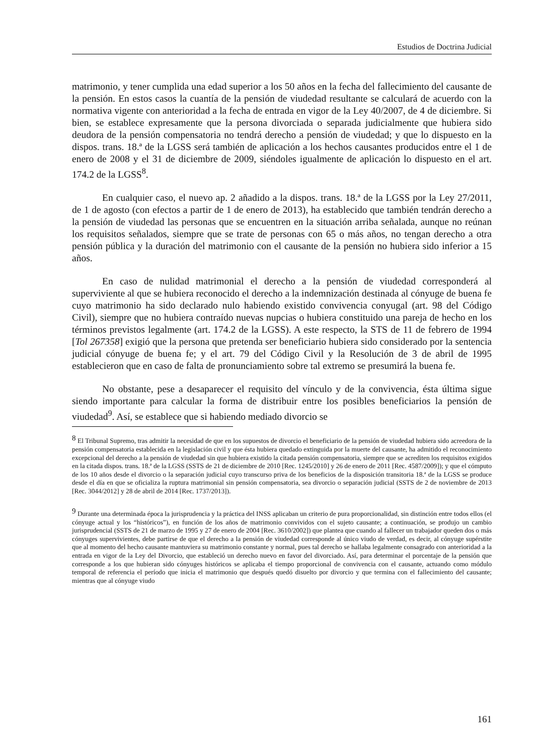Estudios de Doctrina Judicial
matrimonio, y tener cumplida una edad superior a los 50 años en la fecha del fallecimiento del causante de la pensión. En estos casos la cuantía de la pensión de viudedad resultante se calculará de acuerdo con la normativa vigente con anterioridad a la fecha de entrada en vigor de la Ley 40/2007, de 4 de diciembre. Si bien, se establece expresamente que la persona divorciada o separada judicialmente que hubiera sido deudora de la pensión compensatoria no tendrá derecho a pensión de viudedad; y que lo dispuesto en la dispos. trans. 18.ª de la LGSS será también de aplicación a los hechos causantes producidos entre el 1 de enero de 2008 y el 31 de diciembre de 2009, siéndoles igualmente de aplicación lo dispuesto en el art. 174.2 de la LGSS<sup>8</sup>.
En cualquier caso, el nuevo ap. 2 añadido a la dispos. trans. 18.ª de la LGSS por la Ley 27/2011, de 1 de agosto (con efectos a partir de 1 de enero de 2013), ha establecido que también tendrán derecho a la pensión de viudedad las personas que se encuentren en la situación arriba señalada, aunque no reúnan los requisitos señalados, siempre que se trate de personas con 65 o más años, no tengan derecho a otra pensión pública y la duración del matrimonio con el causante de la pensión no hubiera sido inferior a 15 años.
En caso de nulidad matrimonial el derecho a la pensión de viudedad corresponderá al superviviente al que se hubiera reconocido el derecho a la indemnización destinada al cónyuge de buena fe cuyo matrimonio ha sido declarado nulo habiendo existido convivencia conyugal (art. 98 del Código Civil), siempre que no hubiera contraído nuevas nupcias o hubiera constituido una pareja de hecho en los términos previstos legalmente (art. 174.2 de la LGSS). A este respecto, la STS de 11 de febrero de 1994 [Tol 267358] exigió que la persona que pretenda ser beneficiario hubiera sido considerado por la sentencia judicial cónyuge de buena fe; y el art. 79 del Código Civil y la Resolución de 3 de abril de 1995 establecieron que en caso de falta de pronunciamiento sobre tal extremo se presumirá la buena fe.
No obstante, pese a desaparecer el requisito del vínculo y de la convivencia, ésta última sigue siendo importante para calcular la forma de distribuir entre los posibles beneficiarios la pensión de viudedad<sup>9</sup>. Así, se establece que si habiendo mediado divorcio se
<sup>8</sup> El Tribunal Supremo, tras admitir la necesidad de que en los supuestos de divorcio el beneficiario de la pensión de viudedad hubiera sido acreedora de la pensión compensatoria establecida en la legislación civil y que ésta hubiera quedado extinguida por la muerte del causante, ha admitido el reconocimiento excepcional del derecho a la pensión de viudedad sin que hubiera existido la citada pensión compensatoria, siempre que se acrediten los requisitos exigidos en la citada dispos. trans. 18.ª de la LGSS (SSTS de 21 de diciembre de 2010 [Rec. 1245/2010] y 26 de enero de 2011 [Rec. 4587/2009]); y que el cómputo de los 10 años desde el divorcio o la separación judicial cuyo transcurso priva de los beneficios de la disposición transitoria 18.ª de la LGSS se produce desde el día en que se oficializa la ruptura matrimonial sin pensión compensatoria, sea divorcio o separación judicial (SSTS de 2 de noviembre de 2013 [Rec. 3044/2012] y 28 de abril de 2014 [Rec. 1737/2013]).
<sup>9</sup> Durante una determinada época la jurisprudencia y la práctica del INSS aplicaban un criterio de pura proporcionalidad, sin distinción entre todos ellos (el cónyuge actual y los “históricos”), en función de los años de matrimonio convividos con el sujeto causante; a continuación, se produjo un cambio jurisprudencial (SSTS de 21 de marzo de 1995 y 27 de enero de 2004 [Rec. 3610/2002]) que plantea que cuando al fallecer un trabajador queden dos o más cónyuges supervivientes, debe partirse de que el derecho a la pensión de viudedad corresponde al único viudo de verdad, es decir, al cónyuge supérstite que al momento del hecho causante mantuviera su matrimonio constante y normal, pues tal derecho se hallaba legalmente consagrado con anterioridad a la entrada en vigor de la Ley del Divorcio, que estableció un derecho nuevo en favor del divorciado. Así, para determinar el porcentaje de la pensión que corresponde a los que hubieran sido cónyuges históricos se aplicaba el tiempo proporcional de convivencia con el causante, actuando como módulo temporal de referencia el período que inicia el matrimonio que después quedó disuelto por divorcio y que termina con el fallecimiento del causante; mientras que al cónyuge viudo
161